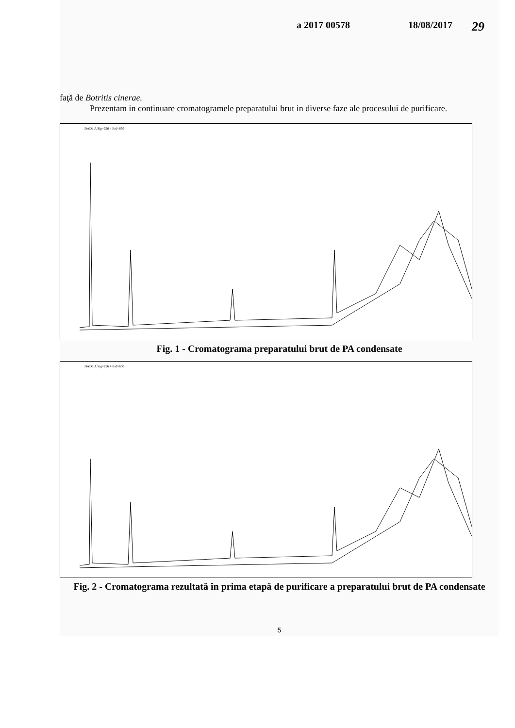a 2017 00578 18/08/2017 29
faţă de Botritis cinerae.
Prezentam in continuare cromatogramele preparatului brut in diverse faze ale procesului de purificare.
DAD1 A Sig=256 4 Ref=650
Fig. 1 - Cromatograma preparatului brut de PA condensate
DAD1 A Sig=256 4 Ref=650
Fig. 2 - Cromatograma rezultată în prima etapă de purificare a preparatului brut de PA condensate
5